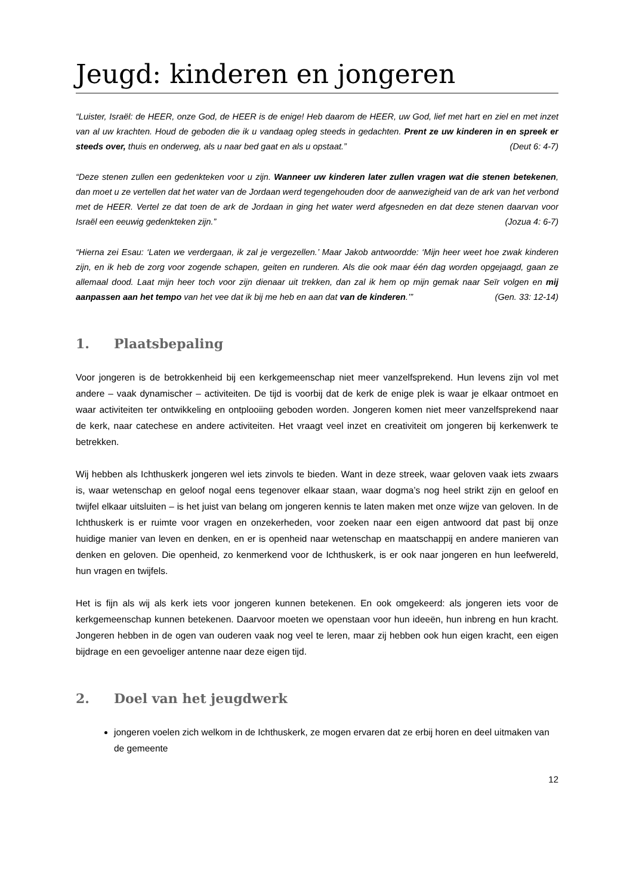Jeugd: kinderen en jongeren
“Luister, Israël: de HEER, onze God, de HEER is de enige! Heb daarom de HEER, uw God, lief met hart en ziel en met inzet van al uw krachten. Houd de geboden die ik u vandaag opleg steeds in gedachten. Prent ze uw kinderen in en spreek er steeds over, thuis en onderweg, als u naar bed gaat en als u opstaat.” (Deut 6: 4-7)
“Deze stenen zullen een gedenkteken voor u zijn. Wanneer uw kinderen later zullen vragen wat die stenen betekenen, dan moet u ze vertellen dat het water van de Jordaan werd tegengehouden door de aanwezigheid van de ark van het verbond met de HEER. Vertel ze dat toen de ark de Jordaan in ging het water werd afgesneden en dat deze stenen daarvan voor Israël een eeuwig gedenkteken zijn.” (Jozua 4: 6-7)
“Hierna zei Esau: ‘Laten we verdergaan, ik zal je vergezellen.’ Maar Jakob antwoordde: ‘Mijn heer weet hoe zwak kinderen zijn, en ik heb de zorg voor zogende schapen, geiten en runderen. Als die ook maar één dag worden opgejaagd, gaan ze allemaal dood. Laat mijn heer toch voor zijn dienaar uit trekken, dan zal ik hem op mijn gemak naar Seïr volgen en mij aanpassen aan het tempo van het vee dat ik bij me heb en aan dat van de kinderen.’” (Gen. 33: 12-14)
1. Plaatsbepaling
Voor jongeren is de betrokkenheid bij een kerkgemeenschap niet meer vanzelfsprekend. Hun levens zijn vol met andere – vaak dynamischer – activiteiten. De tijd is voorbij dat de kerk de enige plek is waar je elkaar ontmoet en waar activiteiten ter ontwikkeling en ontplooiing geboden worden. Jongeren komen niet meer vanzelfsprekend naar de kerk, naar catechese en andere activiteiten. Het vraagt veel inzet en creativiteit om jongeren bij kerkenwerk te betrekken.
Wij hebben als Ichthuskerk jongeren wel iets zinvols te bieden. Want in deze streek, waar geloven vaak iets zwaars is, waar wetenschap en geloof nogal eens tegenover elkaar staan, waar dogma’s nog heel strikt zijn en geloof en twijfel elkaar uitsluiten – is het juist van belang om jongeren kennis te laten maken met onze wijze van geloven. In de Ichthuskerk is er ruimte voor vragen en onzekerheden, voor zoeken naar een eigen antwoord dat past bij onze huidige manier van leven en denken, en er is openheid naar wetenschap en maatschappij en andere manieren van denken en geloven. Die openheid, zo kenmerkend voor de Ichthuskerk, is er ook naar jongeren en hun leefwereld, hun vragen en twijfels.
Het is fijn als wij als kerk iets voor jongeren kunnen betekenen. En ook omgekeerd: als jongeren iets voor de kerkgemeenschap kunnen betekenen. Daarvoor moeten we openstaan voor hun ideeën, hun inbreng en hun kracht. Jongeren hebben in de ogen van ouderen vaak nog veel te leren, maar zij hebben ook hun eigen kracht, een eigen bijdrage en een gevoeliger antenne naar deze eigen tijd.
2. Doel van het jeugdwerk
jongeren voelen zich welkom in de Ichthuskerk, ze mogen ervaren dat ze erbij horen en deel uitmaken van de gemeente
12